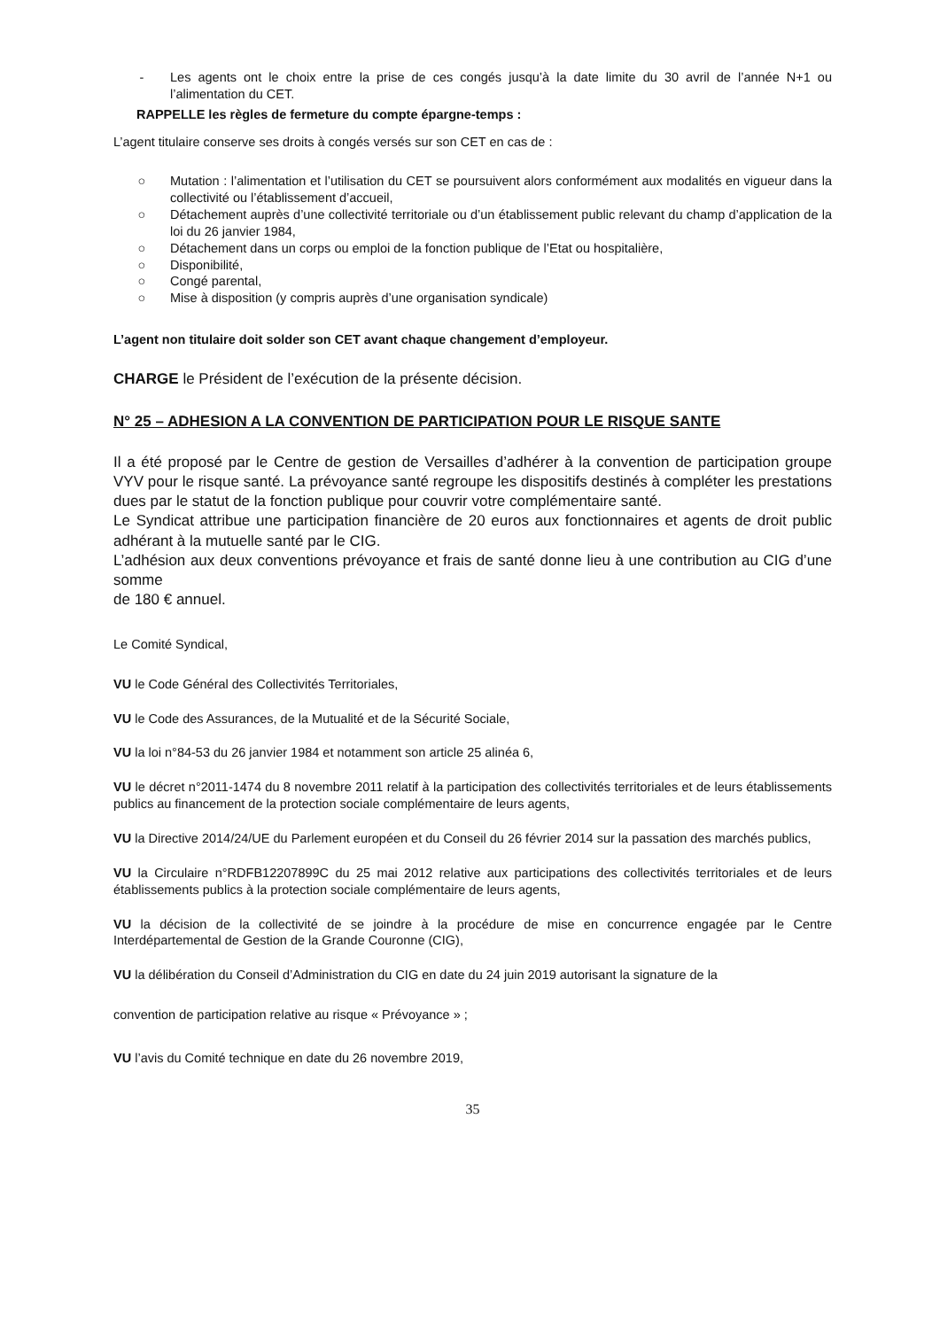- Les agents ont le choix entre la prise de ces congés jusqu’à la date limite du 30 avril de l’année N+1 ou l’alimentation du CET.
RAPPELLE les règles de fermeture du compte épargne-temps :
L’agent titulaire conserve ses droits à congés versés sur son CET en cas de :
○ Mutation : l’alimentation et l’utilisation du CET se poursuivent alors conformément aux modalités en vigueur dans la collectivité ou l’établissement d’accueil,
○ Détachement auprès d’une collectivité territoriale ou d’un établissement public relevant du champ d’application de la loi du 26 janvier 1984,
○ Détachement dans un corps ou emploi de la fonction publique de l’Etat ou hospitalière,
○ Disponibilité,
○ Congé parental,
○ Mise à disposition (y compris auprès d’une organisation syndicale)
L’agent non titulaire doit solder son CET avant chaque changement d’employeur.
CHARGE le Président de l’exécution de la présente décision.
N° 25 – ADHESION A LA CONVENTION DE PARTICIPATION POUR LE RISQUE SANTE
Il a été proposé par le Centre de gestion de Versailles d’adhérer à la convention de participation groupe VYV pour le risque santé. La prévoyance santé regroupe les dispositifs destinés à compléter les prestations dues par le statut de la fonction publique pour couvrir votre complémentaire santé.
Le Syndicat attribue une participation financière de 20 euros aux fonctionnaires et agents de droit public adhérant à la mutuelle santé par le CIG.
L’adhésion aux deux conventions prévoyance et frais de santé donne lieu à une contribution au CIG d’une somme
de 180 € annuel.
Le Comité Syndical,
VU le Code Général des Collectivités Territoriales,
VU le Code des Assurances, de la Mutualité et de la Sécurité Sociale,
VU la loi n°84-53 du 26 janvier 1984 et notamment son article 25 alinéa 6,
VU le décret n°2011-1474 du 8 novembre 2011 relatif à la participation des collectivités territoriales et de leurs établissements publics au financement de la protection sociale complémentaire de leurs agents,
VU la Directive 2014/24/UE du Parlement européen et du Conseil du 26 février 2014 sur la passation des marchés publics,
VU la Circulaire n°RDFB12207899C du 25 mai 2012 relative aux participations des collectivités territoriales et de leurs établissements publics à la protection sociale complémentaire de leurs agents,
VU la décision de la collectivité de se joindre à la procédure de mise en concurrence engagée par le Centre Interdépartemental de Gestion de la Grande Couronne (CIG),
VU la délibération du Conseil d’Administration du CIG en date du 24 juin 2019 autorisant la signature de la
convention de participation relative au risque « Prévoyance » ;
VU l’avis du Comité technique en date du 26 novembre 2019,
35